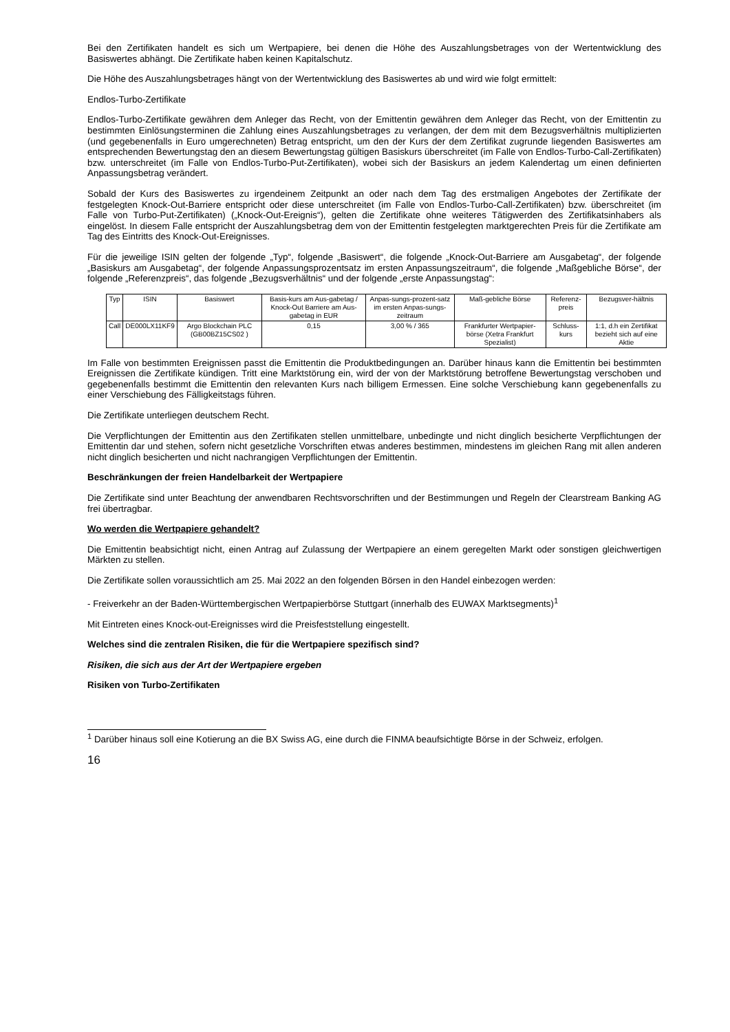Bei den Zertifikaten handelt es sich um Wertpapiere, bei denen die Höhe des Auszahlungsbetrages von der Wertentwicklung des Basiswertes abhängt. Die Zertifikate haben keinen Kapitalschutz.
Die Höhe des Auszahlungsbetrages hängt von der Wertentwicklung des Basiswertes ab und wird wie folgt ermittelt:
Endlos-Turbo-Zertifikate
Endlos-Turbo-Zertifikate gewähren dem Anleger das Recht, von der Emittentin gewähren dem Anleger das Recht, von der Emittentin zu bestimmten Einlösungsterminen die Zahlung eines Auszahlungsbetrages zu verlangen, der dem mit dem Bezugsverhältnis multiplizierten (und gegebenenfalls in Euro umgerechneten) Betrag entspricht, um den der Kurs der dem Zertifikat zugrunde liegenden Basiswertes am entsprechenden Bewertungstag den an diesem Bewertungstag gültigen Basiskurs überschreitet (im Falle von Endlos-Turbo-Call-Zertifikaten) bzw. unterschreitet (im Falle von Endlos-Turbo-Put-Zertifikaten), wobei sich der Basiskurs an jedem Kalendertag um einen definierten Anpassungsbetrag verändert.
Sobald der Kurs des Basiswertes zu irgendeinem Zeitpunkt an oder nach dem Tag des erstmaligen Angebotes der Zertifikate der festgelegten Knock-Out-Barriere entspricht oder diese unterschreitet (im Falle von Endlos-Turbo-Call-Zertifikaten) bzw. überschreitet (im Falle von Turbo-Put-Zertifikaten) („Knock-Out-Ereignis“), gelten die Zertifikate ohne weiteres Tätigwerden des Zertifikatsinhabers als eingelöst. In diesem Falle entspricht der Auszahlungsbetrag dem von der Emittentin festgelegten marktgerechten Preis für die Zertifikate am Tag des Eintritts des Knock-Out-Ereignisses.
Für die jeweilige ISIN gelten der folgende „Typ“, folgende „Basiswert“, die folgende „Knock-Out-Barriere am Ausgabetag“, der folgende „Basiskurs am Ausgabetag“, der folgende Anpassungsprozentsatz im ersten Anpassungszeitraum“, die folgende „Maßgebliche Börse“, der folgende „Referenzpreis“, das folgende „Bezugsverhältnis“ und der folgende „erste Anpassungstag“:
| Typ | ISIN | Basiswert | Basis-kurs am Aus-gabetag / Knock-Out Barriere am Aus-gabetag in EUR | Anpas-sungs-prozent-satz im ersten Anpas-sungs-zeitraum | Maß-gebliche Börse | Referenz-preis | Bezugsver-hältnis |
| --- | --- | --- | --- | --- | --- | --- | --- |
| Call | DE000LX11KF9 | Argo Blockchain PLC (GB00BZ15CS02 ) | 0,15 | 3,00 % / 365 | Frankfurter Wertpapier-börse (Xetra Frankfurt Spezialist) | Schluss-kurs | 1:1, d.h ein Zertifikat bezieht sich auf eine Aktie |
Im Falle von bestimmten Ereignissen passt die Emittentin die Produktbedingungen an. Darüber hinaus kann die Emittentin bei bestimmten Ereignissen die Zertifikate kündigen. Tritt eine Marktstörung ein, wird der von der Marktstörung betroffene Bewertungstag verschoben und gegebenenfalls bestimmt die Emittentin den relevanten Kurs nach billigem Ermessen. Eine solche Verschiebung kann gegebenenfalls zu einer Verschiebung des Fälligkeitstags führen.
Die Zertifikate unterliegen deutschem Recht.
Die Verpflichtungen der Emittentin aus den Zertifikaten stellen unmittelbare, unbedingte und nicht dinglich besicherte Verpflichtungen der Emittentin dar und stehen, sofern nicht gesetzliche Vorschriften etwas anderes bestimmen, mindestens im gleichen Rang mit allen anderen nicht dinglich besicherten und nicht nachrangigen Verpflichtungen der Emittentin.
Beschränkungen der freien Handelbarkeit der Wertpapiere
Die Zertifikate sind unter Beachtung der anwendbaren Rechtsvorschriften und der Bestimmungen und Regeln der Clearstream Banking AG frei übertragbar.
Wo werden die Wertpapiere gehandelt?
Die Emittentin beabsichtigt nicht, einen Antrag auf Zulassung der Wertpapiere an einem geregelten Markt oder sonstigen gleichwertigen Märkten zu stellen.
Die Zertifikate sollen voraussichtlich am 25. Mai 2022 an den folgenden Börsen in den Handel einbezogen werden:
- Freiverkehr an der Baden-Württembergischen Wertpapierbörse Stuttgart (innerhalb des EUWAX Marktsegments)<sup>1</sup>
Mit Eintreten eines Knock-out-Ereignisses wird die Preisfeststellung eingestellt.
Welches sind die zentralen Risiken, die für die Wertpapiere spezifisch sind?
Risiken, die sich aus der Art der Wertpapiere ergeben
Risiken von Turbo-Zertifikaten
<sup>1</sup> Darüber hinaus soll eine Kotierung an die BX Swiss AG, eine durch die FINMA beaufsichtigte Börse in der Schweiz, erfolgen.
16